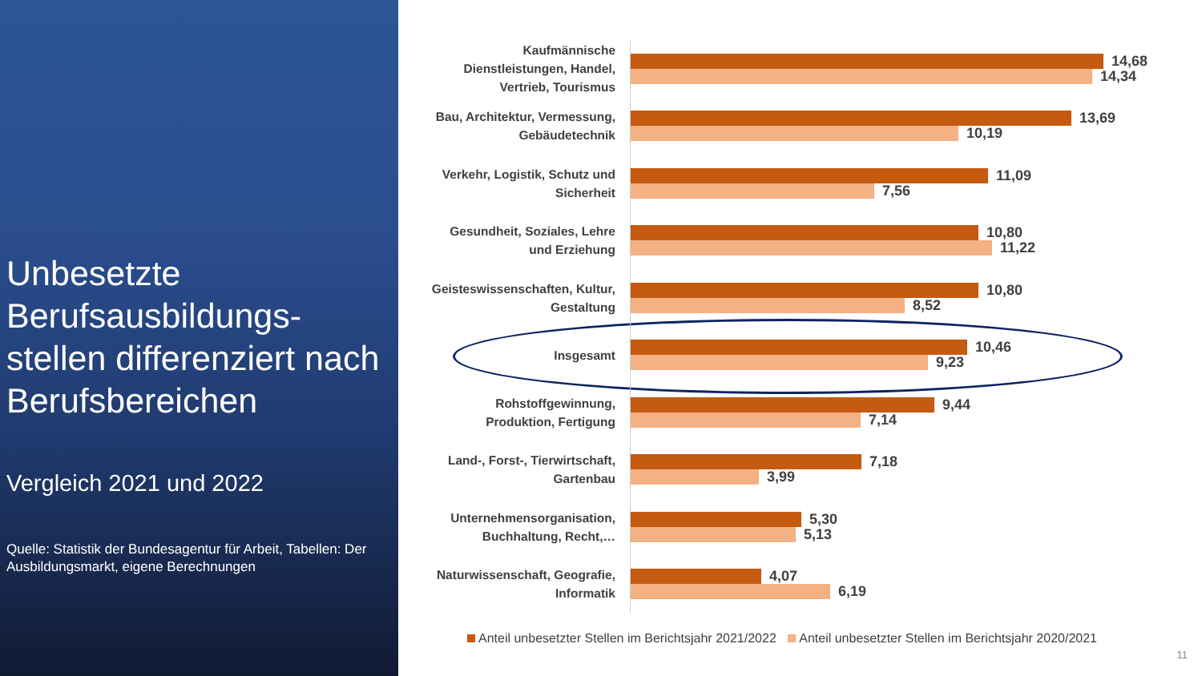Unbesetzte Berufsausbildungs-stellen differenziert nach Berufsbereichen
Vergleich 2021 und 2022
Quelle: Statistik der Bundesagentur für Arbeit, Tabellen: Der Ausbildungsmarkt, eigene Berechnungen
Kaufmännische Dienstleistungen, Handel, Vertrieb, Tourismus
14,68
14,34
Bau, Architektur, Vermessung, Gebäudetechnik
13,69
10,19
Verkehr, Logistik, Schutz und Sicherheit
11,09
7,56
Gesundheit, Soziales, Lehre und Erziehung
10,80
11,22
Geisteswissenschaften, Kultur, Gestaltung
10,80
8,52
Insgesamt
10,46
9,23
Rohstoffgewinnung, Produktion, Fertigung
9,44
7,14
Land-, Forst-, Tierwirtschaft, Gartenbau
7,18
3,99
Unternehmensorganisation, Buchhaltung, Recht,…
5,30
5,13
Naturwissenschaft, Geografie, Informatik
4,07
6,19
Anteil unbesetzter Stellen im Berichtsjahr 2021/2022 Anteil unbesetzter Stellen im Berichtsjahr 2020/2021
11